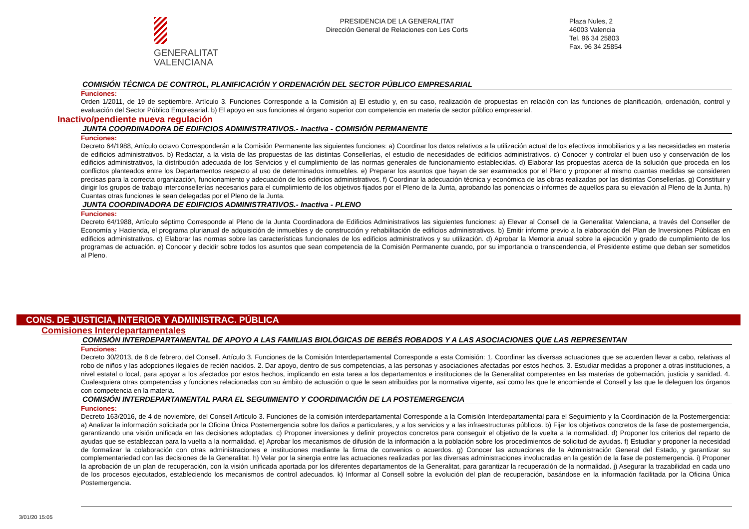GENERALITAT
VALENCIANA
PRESIDENCIA DE LA GENERALITAT
Dirección General de Relaciones con Les Corts
Plaza Nules, 2
46003 Valencia
Tel. 96 34 25803
Fax. 96 34 25854
COMISIÓN TÉCNICA DE CONTROL, PLANIFICACIÓN Y ORDENACIÓN DEL SECTOR PÚBLICO EMPRESARIAL
Funciones:
Orden 1/2011, de 19 de septiembre. Artículo 3. Funciones Corresponde a la Comisión a) El estudio y, en su caso, realización de propuestas en relación con las funciones de planificación, ordenación, control y evaluación del Sector Público Empresarial. b) El apoyo en sus funciones al órgano superior con competencia en materia de sector público empresarial.
Inactivo/pendiente nueva regulación
JUNTA COORDINADORA DE EDIFICIOS ADMINISTRATIVOS.- Inactiva - COMISIÓN PERMANENTE
Funciones:
Decreto 64/1988, Artículo octavo Corresponderán a la Comisión Permanente las siguientes funciones: a) Coordinar los datos relativos a la utilización actual de los efectivos inmobiliarios y a las necesidades en materia de edificios administrativos. b) Redactar, a la vista de las propuestas de las distintas Consellerías, el estudio de necesidades de edificios administrativos. c) Conocer y controlar el buen uso y conservación de los edificios administrativos, la distribución adecuada de los Servicios y el cumplimiento de las normas generales de funcionamiento establecidas. d) Elaborar las propuestas acerca de la solución que proceda en los conflictos planteados entre los Departamentos respecto al uso de determinados inmuebles. e) Preparar los asuntos que hayan de ser examinados por el Pleno y proponer al mismo cuantas medidas se consideren precisas para la correcta organización, funcionamiento y adecuación de los edificios administrativos. f) Coordinar la adecuación técnica y económica de las obras realizadas por las distintas Consellerías. g) Constituir y dirigir los grupos de trabajo interconsellerías necesarios para el cumplimiento de los objetivos fijados por el Pleno de la Junta, aprobando las ponencias o informes de aquellos para su elevación al Pleno de la Junta. h) Cuantas otras funciones le sean delegadas por el Pleno de la Junta.
JUNTA COORDINADORA DE EDIFICIOS ADMINISTRATIVOS.- Inactiva - PLENO
Funciones:
Decreto 64/1988, Artículo séptimo Corresponde al Pleno de la Junta Coordinadora de Edificios Administrativos las siguientes funciones: a) Elevar al Consell de la Generalitat Valenciana, a través del Conseller de Economía y Hacienda, el programa plurianual de adquisición de inmuebles y de construcción y rehabilitación de edificios administrativos. b) Emitir informe previo a la elaboración del Plan de Inversiones Públicas en edificios administrativos. c) Elaborar las normas sobre las características funcionales de los edificios administrativos y su utilización. d) Aprobar la Memoria anual sobre la ejecución y grado de cumplimiento de los programas de actuación. e) Conocer y decidir sobre todos los asuntos que sean competencia de la Comisión Permanente cuando, por su importancia o transcendencia, el Presidente estime que deban ser sometidos al Pleno.
CONS. DE JUSTICIA, INTERIOR Y ADMINISTRAC. PÚBLICA
Comisiones Interdepartamentales
COMISIÓN INTERDEPARTAMENTAL DE APOYO A LAS FAMILIAS BIOLÓGICAS DE BEBÉS ROBADOS Y A LAS ASOCIACIONES QUE LAS REPRESENTAN
Funciones:
Decreto 30/2013, de 8 de febrero, del Consell. Artículo 3. Funciones de la Comisión Interdepartamental Corresponde a esta Comisión: 1. Coordinar las diversas actuaciones que se acuerden llevar a cabo, relativas al robo de niños y las adopciones ilegales de recién nacidos. 2. Dar apoyo, dentro de sus competencias, a las personas y asociaciones afectadas por estos hechos. 3. Estudiar medidas a proponer a otras instituciones, a nivel estatal o local, para apoyar a los afectados por estos hechos, implicando en esta tarea a los departamentos e instituciones de la Generalitat competentes en las materias de gobernación, justicia y sanidad. 4. Cualesquiera otras competencias y funciones relacionadas con su ámbito de actuación o que le sean atribuidas por la normativa vigente, así como las que le encomiende el Consell y las que le deleguen los órganos con competencia en la materia.
COMISIÓN INTERDEPARTAMENTAL PARA EL SEGUIMIENTO Y COORDINACIÓN DE LA POSTEMERGENCIA
Funciones:
Decreto 163/2016, de 4 de noviembre, del Consell Artículo 3. Funciones de la comisión interdepartamental Corresponde a la Comisión Interdepartamental para el Seguimiento y la Coordinación de la Postemergencia: a) Analizar la información solicitada por la Oficina Única Postemergencia sobre los daños a particulares, y a los servicios y a las infraestructuras públicos. b) Fijar los objetivos concretos de la fase de postemergencia, garantizando una visión unificada en las decisiones adoptadas. c) Proponer inversiones y definir proyectos concretos para conseguir el objetivo de la vuelta a la normalidad. d) Proponer los criterios del reparto de ayudas que se establezcan para la vuelta a la normalidad. e) Aprobar los mecanismos de difusión de la información a la población sobre los procedimientos de solicitud de ayudas. f) Estudiar y proponer la necesidad de formalizar la colaboración con otras administraciones e instituciones mediante la firma de convenios o acuerdos. g) Conocer las actuaciones de la Administración General del Estado, y garantizar su complementariedad con las decisiones de la Generalitat. h) Velar por la sinergia entre las actuaciones realizadas por las diversas administraciones involucradas en la gestión de la fase de postemergencia. i) Proponer la aprobación de un plan de recuperación, con la visión unificada aportada por los diferentes departamentos de la Generalitat, para garantizar la recuperación de la normalidad. j) Asegurar la trazabilidad en cada uno de los procesos ejecutados, estableciendo los mecanismos de control adecuados. k) Informar al Consell sobre la evolución del plan de recuperación, basándose en la información facilitada por la Oficina Única Postemergencia.
3/01/20 15:05